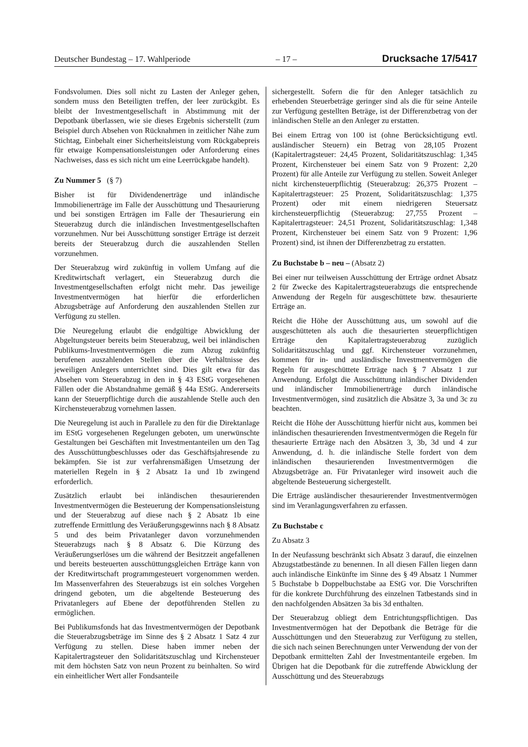Deutscher Bundestag – 17. Wahlperiode – 17 – Drucksache 17/5417
Fondsvolumen. Dies soll nicht zu Lasten der Anleger gehen, sondern muss den Beteiligten treffen, der leer zurückgibt. Es bleibt der Investmentgesellschaft in Abstimmung mit der Depotbank überlassen, wie sie dieses Ergebnis sicherstellt (zum Beispiel durch Absehen von Rücknahmen in zeitlicher Nähe zum Stichtag, Einbehalt einer Sicherheitsleistung vom Rückgabepreis für etwaige Kompensationsleistungen oder Anforderung eines Nachweises, dass es sich nicht um eine Leerrückgabe handelt).
Zu Nummer 5 (§ 7)
Bisher ist für Dividendenerträge und inländische Immobilienerträge im Falle der Ausschüttung und Thesaurierung und bei sonstigen Erträgen im Falle der Thesaurierung ein Steuerabzug durch die inländischen Investmentgesellschaften vorzunehmen. Nur bei Ausschüttung sonstiger Erträge ist derzeit bereits der Steuerabzug durch die auszahlenden Stellen vorzunehmen.
Der Steuerabzug wird zukünftig in vollem Umfang auf die Kreditwirtschaft verlagert, ein Steuerabzug durch die Investmentgesellschaften erfolgt nicht mehr. Das jeweilige Investmentvermögen hat hierfür die erforderlichen Abzugsbeträge auf Anforderung den auszahlenden Stellen zur Verfügung zu stellen.
Die Neuregelung erlaubt die endgültige Abwicklung der Abgeltungsteuer bereits beim Steuerabzug, weil bei inländischen Publikums-Investmentvermögen die zum Abzug zukünftig berufenen auszahlenden Stellen über die Verhältnisse des jeweiligen Anlegers unterrichtet sind. Dies gilt etwa für das Absehen vom Steuerabzug in den in § 43 EStG vorgesehenen Fällen oder die Abstandnahme gemäß § 44a EStG. Andererseits kann der Steuerpflichtige durch die auszahlende Stelle auch den Kirchensteuerabzug vornehmen lassen.
Die Neuregelung ist auch in Parallele zu den für die Direktanlage im EStG vorgesehenen Regelungen geboten, um unerwünschte Gestaltungen bei Geschäften mit Investmentanteilen um den Tag des Ausschüttungbeschlusses oder das Geschäftsjahresende zu bekämpfen. Sie ist zur verfahrensmäßigen Umsetzung der materiellen Regeln in § 2 Absatz 1a und 1b zwingend erforderlich.
Zusätzlich erlaubt bei inländischen thesaurierenden Investmentvermögen die Besteuerung der Kompensationsleistung und der Steuerabzug auf diese nach § 2 Absatz 1b eine zutreffende Ermittlung des Veräußerungsgewinns nach § 8 Absatz 5 und des beim Privatanleger davon vorzunehmenden Steuerabzugs nach § 8 Absatz 6. Die Kürzung des Veräußerungserlöses um die während der Besitzzeit angefallenen und bereits besteuerten ausschüttungsgleichen Erträge kann von der Kreditwirtschaft programmgesteuert vorgenommen werden. Im Massenverfahren des Steuerabzugs ist ein solches Vorgehen dringend geboten, um die abgeltende Besteuerung des Privatanlegers auf Ebene der depotführenden Stellen zu ermöglichen.
Bei Publikumsfonds hat das Investmentvermögen der Depotbank die Steuerabzugsbeträge im Sinne des § 2 Absatz 1 Satz 4 zur Verfügung zu stellen. Diese haben immer neben der Kapitalertragsteuer den Solidaritätszuschlag und Kirchensteuer mit dem höchsten Satz von neun Prozent zu beinhalten. So wird ein einheitlicher Wert aller Fondsanteile
sichergestellt. Sofern die für den Anleger tatsächlich zu erhebenden Steuerbeträge geringer sind als die für seine Anteile zur Verfügung gestellten Beträge, ist der Differenzbetrag von der inländischen Stelle an den Anleger zu erstatten.
Bei einem Ertrag von 100 ist (ohne Berücksichtigung evtl. ausländischer Steuern) ein Betrag von 28,105 Prozent (Kapitalertragsteuer: 24,45 Prozent, Solidaritätszuschlag: 1,345 Prozent, Kirchensteuer bei einem Satz von 9 Prozent: 2,20 Prozent) für alle Anteile zur Verfügung zu stellen. Soweit Anleger nicht kirchensteuerpflichtig (Steuerabzug: 26,375 Prozent – Kapitalertragsteuer: 25 Prozent, Solidaritätszuschlag: 1,375 Prozent) oder mit einem niedrigeren Steuersatz kirchensteuerpflichtig (Steuerabzug: 27,755 Prozent – Kapitalertragsteuer: 24,51 Prozent, Solidaritätszuschlag: 1,348 Prozent, Kirchensteuer bei einem Satz von 9 Prozent: 1,96 Prozent) sind, ist ihnen der Differenzbetrag zu erstatten.
Zu Buchstabe b – neu – (Absatz 2)
Bei einer nur teilweisen Ausschüttung der Erträge ordnet Absatz 2 für Zwecke des Kapitalertragsteuerabzugs die entsprechende Anwendung der Regeln für ausgeschüttete bzw. thesaurierte Erträge an.
Reicht die Höhe der Ausschüttung aus, um sowohl auf die ausgeschütteten als auch die thesaurierten steuerpflichtigen Erträge den Kapitalertragsteuerabzug zuzüglich Solidaritätszuschlag und ggf. Kirchensteuer vorzunehmen, kommen für in- und ausländische Investmentvermögen die Regeln für ausgeschüttete Erträge nach § 7 Absatz 1 zur Anwendung. Erfolgt die Ausschüttung inländischer Dividenden und inländischer Immobilienerträge durch inländische Investmentvermögen, sind zusätzlich die Absätze 3, 3a und 3c zu beachten.
Reicht die Höhe der Ausschüttung hierfür nicht aus, kommen bei inländischen thesaurierenden Investmentvermögen die Regeln für thesaurierte Erträge nach den Absätzen 3, 3b, 3d und 4 zur Anwendung, d. h. die inländische Stelle fordert von dem inländischen thesaurierenden Investmentvermögen die Abzugsbeträge an. Für Privatanleger wird insoweit auch die abgeltende Besteuerung sichergestellt.
Die Erträge ausländischer thesaurierender Investmentvermögen sind im Veranlagungsverfahren zu erfassen.
Zu Buchstabe c
Zu Absatz 3
In der Neufassung beschränkt sich Absatz 3 darauf, die einzelnen Abzugstatbestände zu benennen. In all diesen Fällen liegen dann auch inländische Einkünfte im Sinne des § 49 Absatz 1 Nummer 5 Buchstabe b Doppelbuchstabe aa EStG vor. Die Vorschriften für die konkrete Durchführung des einzelnen Tatbestands sind in den nachfolgenden Absätzen 3a bis 3d enthalten.
Der Steuerabzug obliegt dem Entrichtungspflichtigen. Das Investmentvermögen hat der Depotbank die Beträge für die Ausschüttungen und den Steuerabzug zur Verfügung zu stellen, die sich nach seinen Berechnungen unter Verwendung der von der Depotbank ermittelten Zahl der Investmentanteile ergeben. Im Übrigen hat die Depotbank für die zutreffende Abwicklung der Ausschüttung und des Steuerabzugs